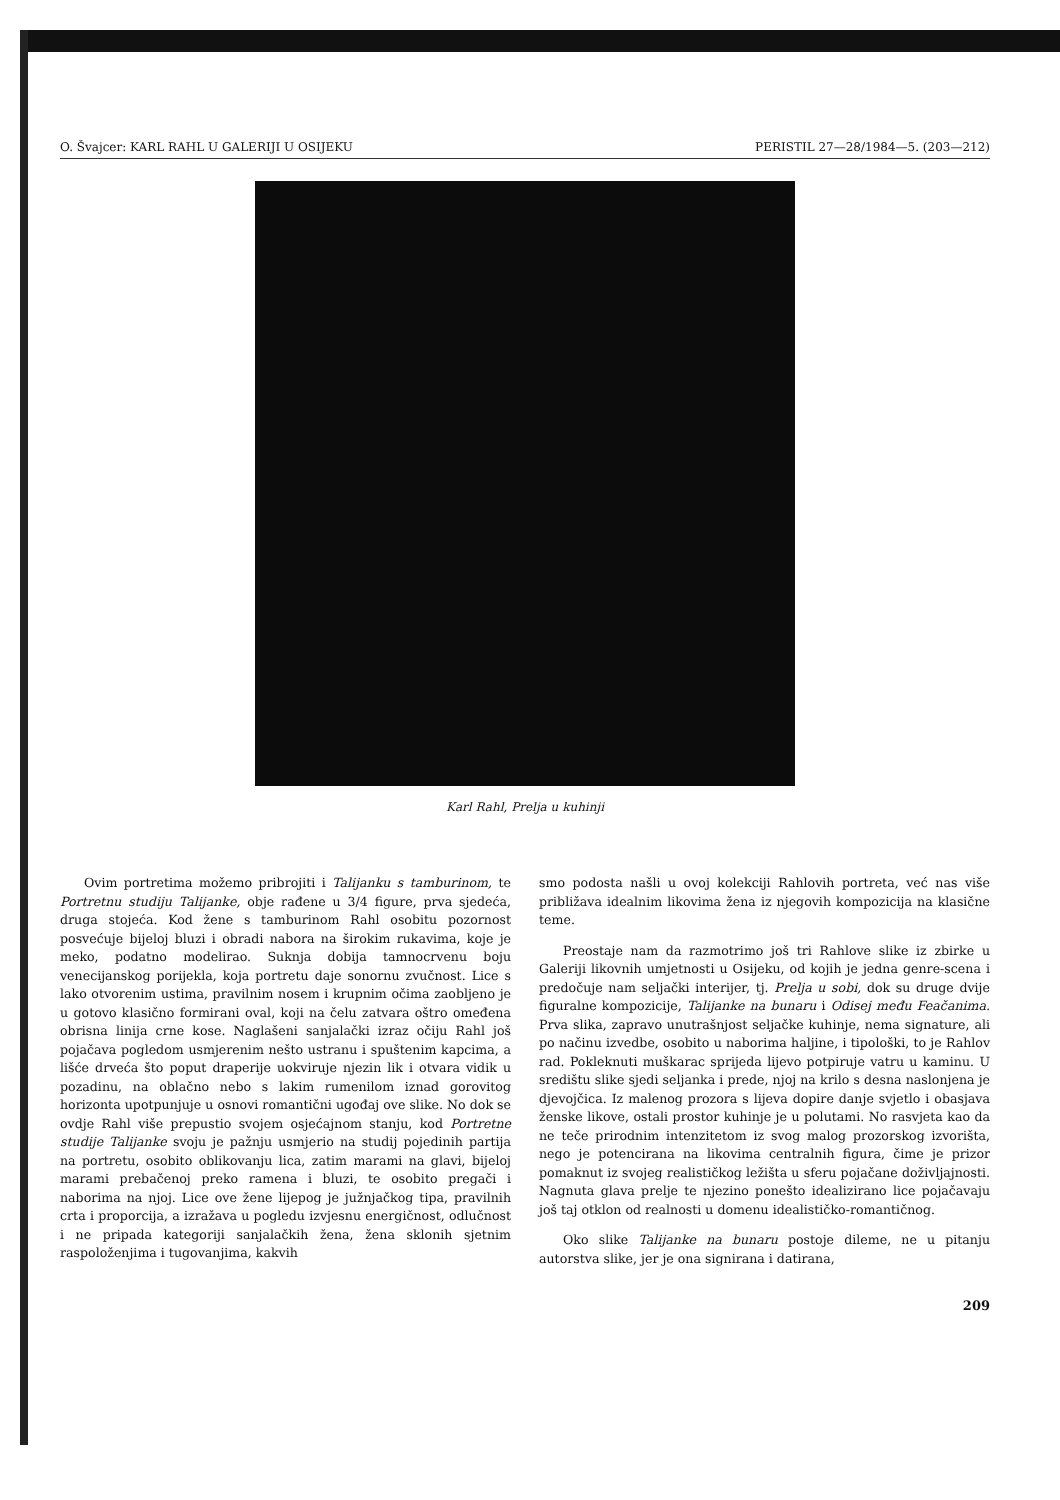O. Švajcer: KARL RAHL U GALERIJI U OSIJEKU PERISTIL 27—28/1984—5. (203—212)
Karl Rahl, Prelja u kuhinji
Ovim portretima možemo pribrojiti i Talijanku s tamburinom, te Portretnu studiju Talijanke, obje rađene u 3/4 figure, prva sjedeća, druga stojeća. Kod žene s tamburinom Rahl osobitu pozornost posvećuje bijeloj bluzi i obradi nabora na širokim rukavima, koje je meko, podatno modelirao. Suknja dobija tamnocrvenu boju venecijanskog porijekla, koja portretu daje sonornu zvučnost. Lice s lako otvorenim ustima, pravilnim nosem i krupnim očima zaobljeno je u gotovo klasično formirani oval, koji na čelu zatvara oštro omeđena obrisna linija crne kose. Naglašeni sanjalački izraz očiju Rahl još pojačava pogledom usmjerenim nešto ustranu i spuštenim kapcima, a lišće drveća što poput draperije uokviruje njezin lik i otvara vidik u pozadinu, na oblačno nebo s lakim rumenilom iznad gorovitog horizonta upotpunjuje u osnovi romantični ugođaj ove slike. No dok se ovdje Rahl više prepustio svojem osjećajnom stanju, kod Portretne studije Talijanke svoju je pažnju usmjerio na studij pojedinih partija na portretu, osobito oblikovanju lica, zatim marami na glavi, bijeloj marami prebačenoj preko ramena i bluzi, te osobito pregači i naborima na njoj. Lice ove žene lijepog je južnjačkog tipa, pravilnih crta i proporcija, a izražava u pogledu izvjesnu energičnost, odlučnost i ne pripada kategoriji sanjalačkih žena, žena sklonih sjetnim raspoloženjima i tugovanjima, kakvih
smo podosta našli u ovoj kolekciji Rahlovih portreta, već nas više približava idealnim likovima žena iz njegovih kompozicija na klasične teme.
Preostaje nam da razmotrimo još tri Rahlove slike iz zbirke u Galeriji likovnih umjetnosti u Osijeku, od kojih je jedna genre-scena i predočuje nam seljački interijer, tj. Prelja u sobi, dok su druge dvije figuralne kompozicije, Talijanke na bunaru i Odisej među Feačanima. Prva slika, zapravo unutrašnjost seljačke kuhinje, nema signature, ali po načinu izvedbe, osobito u naborima haljine, i tipološki, to je Rahlov rad. Pokleknuti muškarac sprijeda lijevo potpiruje vatru u kaminu. U središtu slike sjedi seljanka i prede, njoj na krilo s desna naslonjena je djevojčica. Iz malenog prozora s lijeva dopire danje svjetlo i obasjava ženske likove, ostali prostor kuhinje je u polutami. No rasvjeta kao da ne teče prirodnim intenzitetom iz svog malog prozorskog izvorišta, nego je potencirana na likovima centralnih figura, čime je prizor pomaknut iz svojeg realističkog ležišta u sferu pojačane doživljajnosti. Nagnuta glava prelje te njezino ponešto idealizirano lice pojačavaju još taj otklon od realnosti u domenu idealističko-romantičnog.
Oko slike Talijanke na bunaru postoje dileme, ne u pitanju autorstva slike, jer je ona signirana i datirana,
209